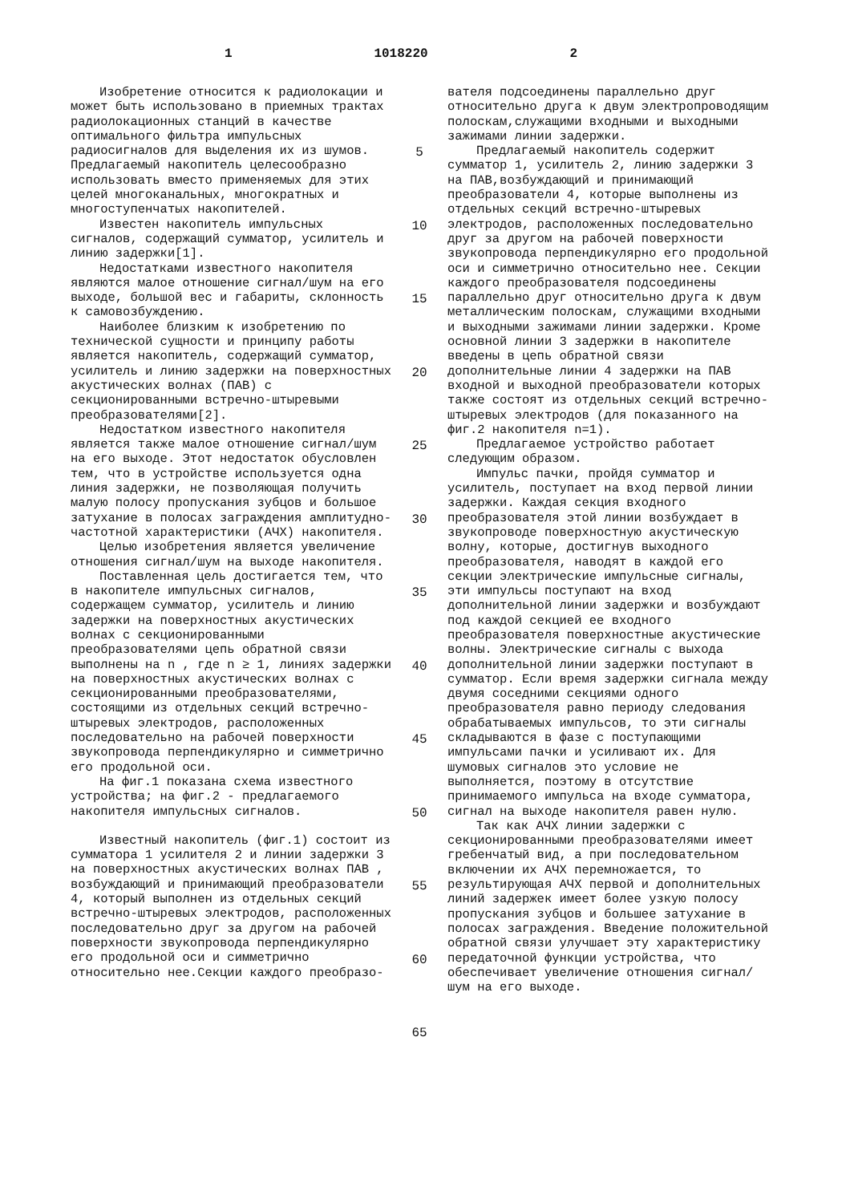1 1018220 2
Изобретение относится к радиолокации и может быть использовано в приемных трактах радиолокационных станций в качестве оптимального фильтра импульсных радиосигналов для выделения их из шумов. Предлагаемый накопитель целесообразно использовать вместо применяемых для этих целей многоканальных, многократных и многоступенчатых накопителей.
Известен накопитель импульсных сигналов, содержащий сумматор, усилитель и линию задержки[1].
Недостатками известного накопителя являются малое отношение сигнал/шум на его выходе, большой вес и габариты, склонность к самовозбуждению.
Наиболее близким к изобретению по технической сущности и принципу работы является накопитель, содержащий сумматор, усилитель и линию задержки на поверхностных акустических волнах (ПАВ) с секционированными встречно-штыревыми преобразователями[2].
Недостатком известного накопителя является также малое отношение сигнал/шум на его выходе. Этот недостаток обусловлен тем, что в устройстве используется одна линия задержки, не позволяющая получить малую полосу пропускания зубцов и большое затухание в полосах заграждения амплитудно-частотной характеристики (АЧХ) накопителя.
Целью изобретения является увеличение отношения сигнал/шум на выходе накопителя.
Поставленная цель достигается тем, что в накопителе импульсных сигналов, содержащем сумматор, усилитель и линию задержки на поверхностных акустических волнах с секционированными преобразователями цепь обратной связи выполнены на n , где n ≥ 1, линиях задержки на поверхностных акустических волнах с секционированными преобразователями, состоящими из отдельных секций встречно-штыревых электродов, расположенных последовательно на рабочей поверхности звукопровода перпендикулярно и симметрично его продольной оси.
На фиг.1 показана схема известного устройства; на фиг.2 - предлагаемого накопителя импульсных сигналов.
Известный накопитель (фиг.1) состоит из сумматора 1 усилителя 2 и линии задержки 3 на поверхностных акустических волнах ПАВ , возбуждающий и принимающий преобразователи 4, который выполнен из отдельных секций встречно-штыревых электродов, расположенных последовательно друг за другом на рабочей поверхности звукопровода перпендикулярно его продольной оси и симметрично относительно нее.Секции каждого преобразо-
5
10
15
20
25
30
35
40
45
50
55
60
65
вателя подсоединены параллельно друг относительно друга к двум электропроводящим полоскам,служащими входными и выходными зажимами линии задержки.
Предлагаемый накопитель содержит сумматор 1, усилитель 2, линию задержки 3 на ПАВ,возбуждающий и принимающий преобразователи 4, которые выполнены из отдельных секций встречно-штыревых электродов, расположенных последовательно друг за другом на рабочей поверхности звукопровода перпендикулярно его продольной оси и симметрично относительно нее. Секции каждого преобразователя подсоединены параллельно друг относительно друга к двум металлическим полоскам, служащими входными и выходными зажимами линии задержки. Кроме основной линии 3 задержки в накопителе введены в цепь обратной связи дополнительные линии 4 задержки на ПАВ входной и выходной преобразователи которых также состоят из отдельных секций встречно-штыревых электродов (для показанного на фиг.2 накопителя n=1).
Предлагаемое устройство работает следующим образом.
Импульс пачки, пройдя сумматор и усилитель, поступает на вход первой линии задержки. Каждая секция входного преобразователя этой линии возбуждает в звукопроводе поверхностную акустическую волну, которые, достигнув выходного преобразователя, наводят в каждой его секции электрические импульсные сигналы, эти импульсы поступают на вход дополнительной линии задержки и возбуждают под каждой секцией ее входного преобразователя поверхностные акустические волны. Электрические сигналы с выхода дополнительной линии задержки поступают в сумматор. Если время задержки сигнала между двумя соседними секциями одного преобразователя равно периоду следования обрабатываемых импульсов, то эти сигналы складываются в фазе с поступающими импульсами пачки и усиливают их. Для шумовых сигналов это условие не выполняется, поэтому в отсутствие принимаемого импульса на входе сумматора, сигнал на выходе накопителя равен нулю.
Так как АЧХ линии задержки с секционированными преобразователями имеет гребенчатый вид, а при последовательном включении их АЧХ перемножается, то результирующая АЧХ первой и дополнительных линий задержек имеет более узкую полосу пропускания зубцов и большее затухание в полосах заграждения. Введение положительной обратной связи улучшает эту характеристику передаточной функции устройства, что обеспечивает увеличение отношения сигнал/шум на его выходе.